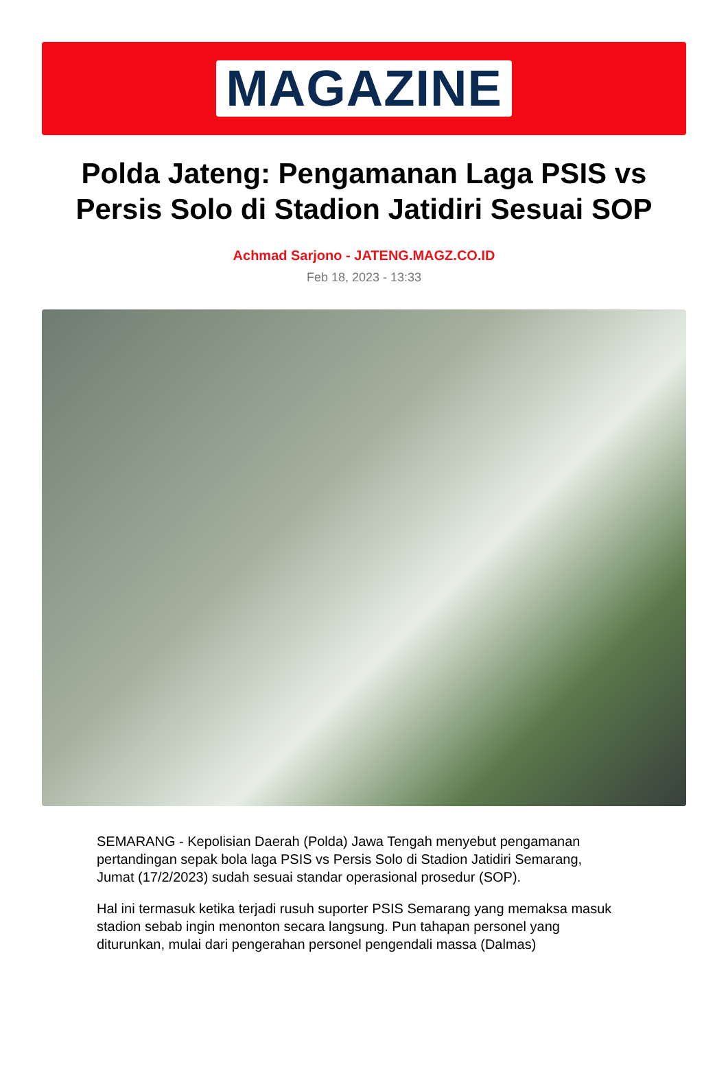MAGAZINE
Polda Jateng: Pengamanan Laga PSIS vs Persis Solo di Stadion Jatidiri Sesuai SOP
Achmad Sarjono - JATENG.MAGZ.CO.ID
Feb 18, 2023 - 13:33
SEMARANG - Kepolisian Daerah (Polda) Jawa Tengah menyebut pengamanan pertandingan sepak bola laga PSIS vs Persis Solo di Stadion Jatidiri Semarang, Jumat (17/2/2023) sudah sesuai standar operasional prosedur (SOP).
Hal ini termasuk ketika terjadi rusuh suporter PSIS Semarang yang memaksa masuk stadion sebab ingin menonton secara langsung. Pun tahapan personel yang diturunkan, mulai dari pengerahan personel pengendali massa (Dalmas)